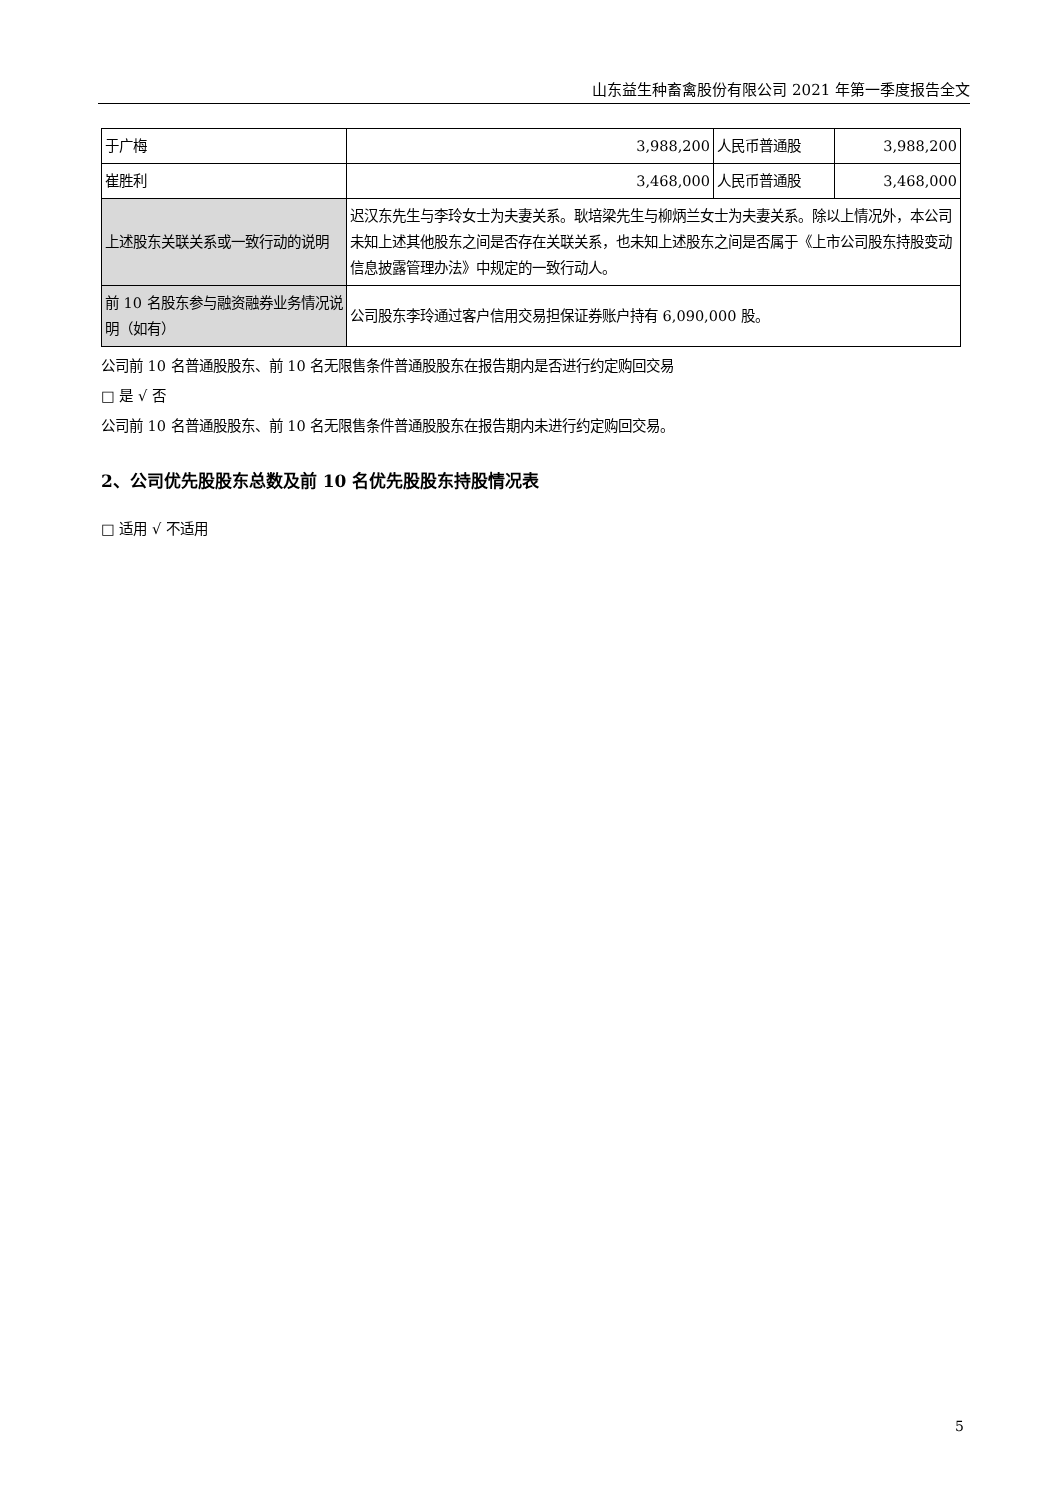山东益生种畜禽股份有限公司 2021 年第一季度报告全文
| 于广梅 | 3,988,200 | 人民币普通股 | 3,988,200 |
| 崔胜利 | 3,468,000 | 人民币普通股 | 3,468,000 |
| 上述股东关联关系或一致行动的说明 | 迟汉东先生与李玲女士为夫妻关系。耿培梁先生与柳炳兰女士为夫妻关系。除以上情况外，本公司未知上述其他股东之间是否存在关联关系，也未知上述股东之间是否属于《上市公司股东持股变动信息披露管理办法》中规定的一致行动人。 | | |
| 前 10 名股东参与融资融券业务情况说明（如有） | 公司股东李玲通过客户信用交易担保证券账户持有 6,090,000 股。 | | |
公司前 10 名普通股股东、前 10 名无限售条件普通股股东在报告期内是否进行约定购回交易
□ 是 √ 否
公司前 10 名普通股股东、前 10 名无限售条件普通股股东在报告期内未进行约定购回交易。
2、公司优先股股东总数及前 10 名优先股股东持股情况表
□ 适用 √ 不适用
5